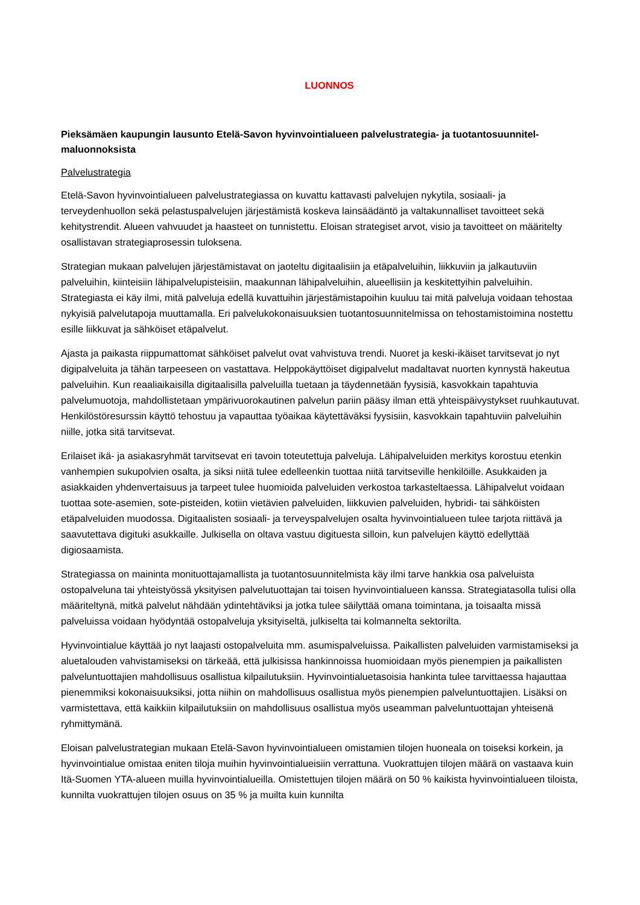LUONNOS
Pieksämäen kaupungin lausunto Etelä-Savon hyvinvointialueen palvelustrategia- ja tuotantosuunnitel­maluonnoksista
Palvelustrategia
Etelä-Savon hyvinvointialueen palvelustrategiassa on kuvattu kattavasti palvelujen nykytila, sosiaali- ja terveydenhuollon sekä pelastuspalvelujen järjestämistä koskeva lainsäädäntö ja valtakunnalliset tavoitteet sekä kehitystrendit. Alueen vahvuudet ja haasteet on tunnistettu. Eloisan strategiset arvot, visio ja tavoitteet on määritelty osallistavan strategiaprosessin tuloksena.
Strategian mukaan palvelujen järjestämistavat on jaoteltu digitaalisiin ja etäpalveluihin, liikkuviin ja jalkautuviin palveluihin, kiinteisiin lähipalvelupisteisiin, maakunnan lähipalveluihin, alueellisiin ja keskitettyihin palveluihin. Strategiasta ei käy ilmi, mitä palveluja edellä kuvattuihin järjestämistapoihin kuuluu tai mitä palveluja voidaan tehostaa nykyisiä palvelutapoja muuttamalla. Eri palvelukokonaisuuksien tuotantosuunnitelmissa on tehostamistoimina nostettu esille liikkuvat ja sähköiset etäpalvelut.
Ajasta ja paikasta riippumattomat sähköiset palvelut ovat vahvistuva trendi. Nuoret ja keski-ikäiset tarvitsevat jo nyt digipalveluita ja tähän tarpeeseen on vastattava. Helppokäyttöiset digipalvelut madaltavat nuorten kynnystä hakeutua palveluihin. Kun reaaliaikaisilla digitaalisilla palveluilla tuetaan ja täydennetään fyysisiä, kasvokkain tapahtuvia palvelumuotoja, mahdollistetaan ympärivuorokautinen palvelun pariin pääsy ilman että yhteispäivystykset ruuhkautuvat. Henkilöstöresurssin käyttö tehostuu ja vapauttaa työaikaa käytettäväksi fyysisiin, kasvokkain tapahtuviin palveluihin niille, jotka sitä tarvitsevat.
Erilaiset ikä- ja asiakasryhmät tarvitsevat eri tavoin toteutettuja palveluja. Lähipalveluiden merkitys korostuu etenkin vanhempien sukupolvien osalta, ja siksi niitä tulee edelleenkin tuottaa niitä tarvitseville henkilöille. Asukkaiden ja asiakkaiden yhdenvertaisuus ja tarpeet tulee huomioida palveluiden verkostoa tarkasteltaessa. Lähipalvelut voidaan tuottaa sote-asemien, sote-pisteiden, kotiin vietävien palveluiden, liikkuvien palveluiden, hybridi- tai sähköisten etäpalveluiden muodossa. Digitaalisten sosiaali- ja terveyspalvelujen osalta hyvinvointialueen tulee tarjota riittävä ja saavutettava digituki asukkaille. Julkisella on oltava vastuu digituesta silloin, kun palvelujen käyttö edellyttää digiosaamista.
Strategiassa on maininta monituottajamallista ja tuotantosuunnitelmista käy ilmi tarve hankkia osa palveluista ostopalveluna tai yhteistyössä yksityisen palvelutuottajan tai toisen hyvinvointialueen kanssa. Strategiatasolla tulisi olla määriteltynä, mitkä palvelut nähdään ydintehtäviksi ja jotka tulee säilyttää omana toimintana, ja toisaalta missä palveluissa voidaan hyödyntää ostopalveluja yksityiseltä, julkiselta tai kolmannelta sektorilta.
Hyvinvointialue käyttää jo nyt laajasti ostopalveluita mm. asumispalveluissa. Paikallisten palveluiden varmistamiseksi ja aluetalouden vahvistamiseksi on tärkeää, että julkisissa hankinnoissa huomioidaan myös pienempien ja paikallisten palveluntuottajien mahdollisuus osallistua kilpailutuksiin. Hyvinvointialuetasoisia hankinta tulee tarvittaessa hajauttaa pienemmiksi kokonaisuuksiksi, jotta niihin on mahdollisuus osallistua myös pienempien palveluntuottajien. Lisäksi on varmistettava, että kaikkiin kilpailutuksiin on mahdollisuus osallistua myös useamman palveluntuottajan yhteisenä ryhmittymänä.
Eloisan palvelustrategian mukaan Etelä-Savon hyvinvointialueen omistamien tilojen huoneala on toiseksi korkein, ja hyvinvointialue omistaa eniten tiloja muihin hyvinvointialueisiin verrattuna. Vuokrattujen tilojen määrä on vastaava kuin Itä-Suomen YTA-alueen muilla hyvinvointialueilla. Omistettujen tilojen määrä on 50 % kaikista hyvinvointialueen tiloista, kunnilta vuokrattujen tilojen osuus on 35 % ja muilta kuin kunnilta